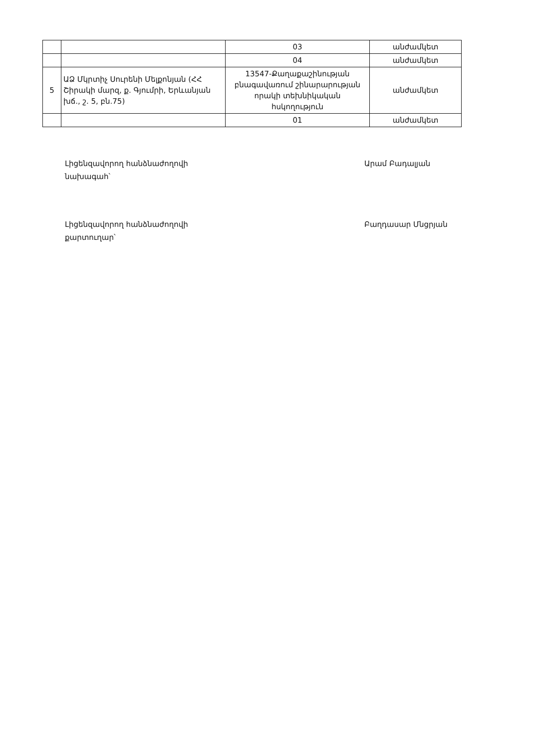| | | 03 | անժամկետ |
| | | 04 | անժամկետ |
| 5 | ԱՁ Մկրտիչ Սուրենի Մելքոնյան (ՀՀ Շիրակի մարզ, ք. Գյումրի, Երևանյան խճ., շ. 5, բն.75) | 13547-Քաղաքաշինության բնագավառում շինարարության որակի տեխնիկական հսկողություն | անժամկետ |
| | | 01 | անժամկետ |
Լիցենզավորող հանձնաժողովի նախագահ՝
Արամ Բադալյան
Լիցենզավորող հանձնաժողովի քարտուղար՝
Բաղդասար Մնցրյան